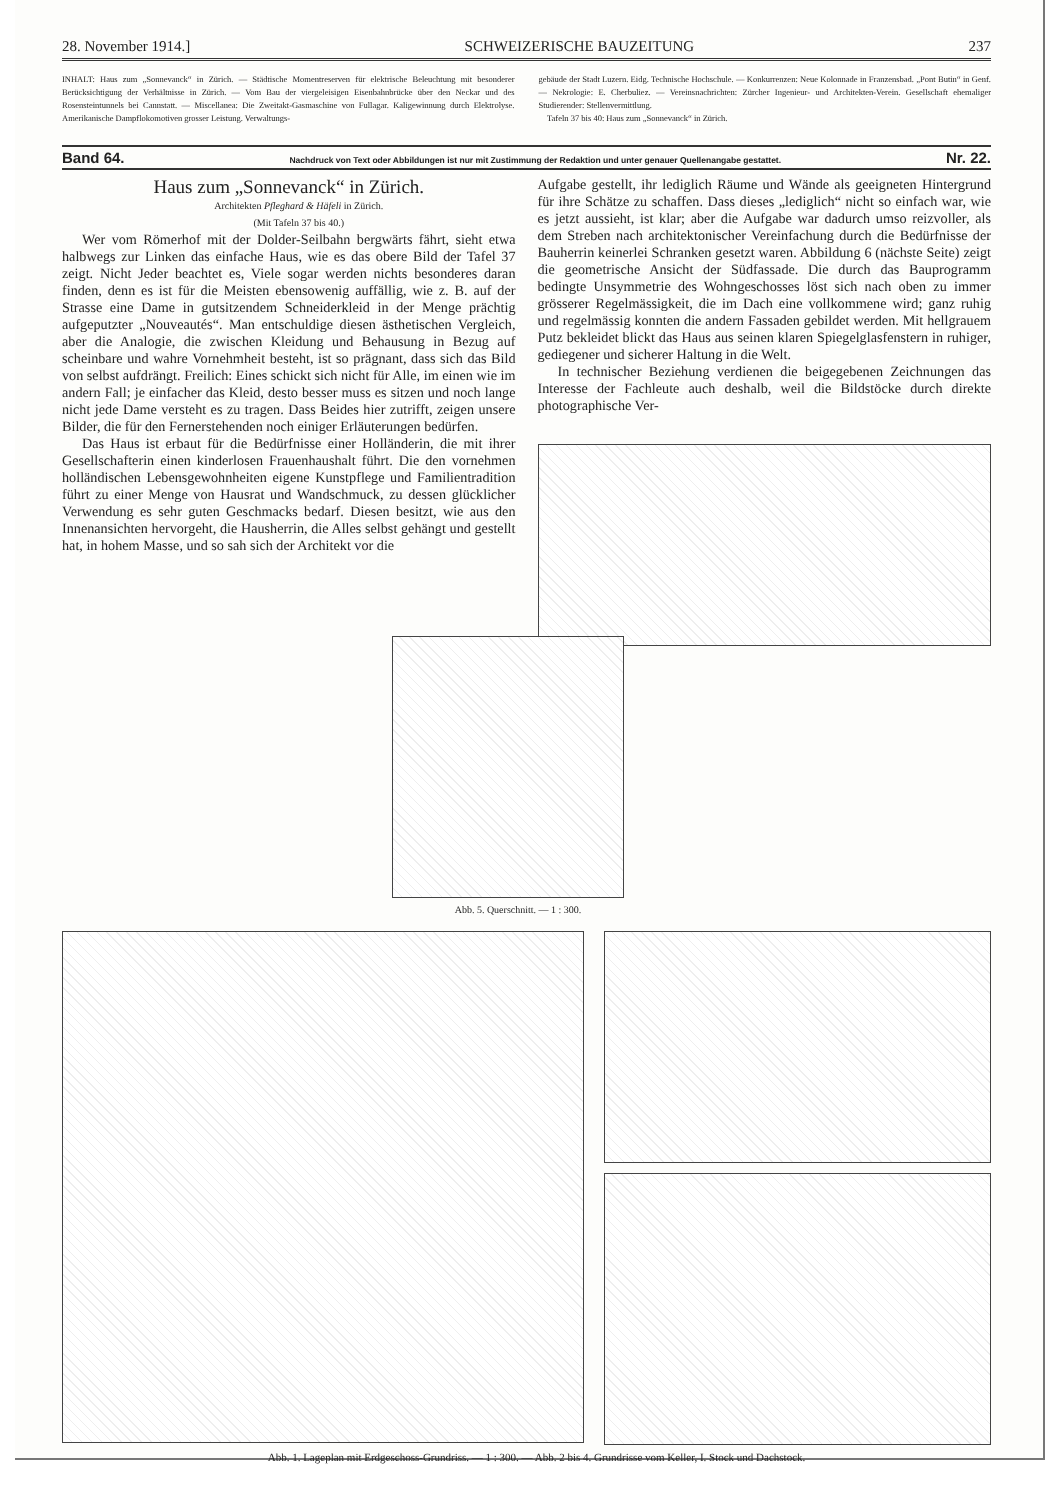28. November 1914.] SCHWEIZERISCHE BAUZEITUNG 237
INHALT: Haus zum „Sonnevanck“ in Zürich. — Städtische Momentreserven für elektrische Beleuchtung mit besonderer Berücksichtigung der Verhältnisse in Zürich. — Vom Bau der viergeleisigen Eisenbahnbrücke über den Neckar und des Rosensteintunnels bei Cannstatt. — Miscellanea: Die Zweitakt-Gasmaschine von Fullagar. Kaligewinnung durch Elektrolyse. Amerikanische Dampflokomotiven grosser Leistung. Verwaltungs-
gebäude der Stadt Luzern. Eidg. Technische Hochschule. — Konkurrenzen: Neue Kolonnade in Franzensbad. „Pont Butin“ in Genf. — Nekrologie: E. Cherbuliez. — Vereinsnachrichten: Zürcher Ingenieur- und Architekten-Verein. Gesellschaft ehemaliger Studierender: Stellenvermittlung.
Tafeln 37 bis 40: Haus zum „Sonnevanck“ in Zürich.
Band 64. Nachdruck von Text oder Abbildungen ist nur mit Zustimmung der Redaktion und unter genauer Quellenangabe gestattet. Nr. 22.
Haus zum „Sonnevanck“ in Zürich.
Architekten Pfleghard & Häfeli in Zürich.
(Mit Tafeln 37 bis 40.)
Wer vom Römerhof mit der Dolder-Seilbahn bergwärts fährt, sieht etwa halbwegs zur Linken das einfache Haus, wie es das obere Bild der Tafel 37 zeigt. Nicht Jeder beachtet es, Viele sogar werden nichts besonderes daran finden, denn es ist für die Meisten ebensowenig auffällig, wie z. B. auf der Strasse eine Dame in gutsitzendem Schneiderkleid in der Menge prächtig aufgeputzter „Nouveautés“. Man entschuldige diesen ästhetischen Vergleich, aber die Analogie, die zwischen Kleidung und Behausung in Bezug auf scheinbare und wahre Vornehmheit besteht, ist so prägnant, dass sich das Bild von selbst aufdrängt. Freilich: Eines schickt sich nicht für Alle, im einen wie im andern Fall; je einfacher das Kleid, desto besser muss es sitzen und noch lange nicht jede Dame versteht es zu tragen. Dass Beides hier zutrifft, zeigen unsere Bilder, die für den Fernerstehenden noch einiger Erläuterungen bedürfen.
Das Haus ist erbaut für die Bedürfnisse einer Holländerin, die mit ihrer Gesellschafterin einen kinderlosen Frauenhaushalt führt. Die den vornehmen holländischen Lebensgewohnheiten eigene Kunstpflege und Familientradition führt zu einer Menge von Hausrat und Wandschmuck, zu dessen glücklicher Verwendung es sehr guten Geschmacks bedarf. Diesen besitzt, wie aus den Innenansichten hervorgeht, die Hausherrin, die Alles selbst gehängt und gestellt hat, in hohem Masse, und so sah sich der Architekt vor die
Aufgabe gestellt, ihr lediglich Räume und Wände als geeigneten Hintergrund für ihre Schätze zu schaffen. Dass dieses „lediglich“ nicht so einfach war, wie es jetzt aussieht, ist klar; aber die Aufgabe war dadurch umso reizvoller, als dem Streben nach architektonischer Vereinfachung durch die Bedürfnisse der Bauherrin keinerlei Schranken gesetzt waren. Abbildung 6 (nächste Seite) zeigt die geometrische Ansicht der Südfassade. Die durch das Bauprogramm bedingte Unsymmetrie des Wohngeschosses löst sich nach oben zu immer grösserer Regelmässigkeit, die im Dach eine vollkommene wird; ganz ruhig und regelmässig konnten die andern Fassaden gebildet werden. Mit hellgrauem Putz bekleidet blickt das Haus aus seinen klaren Spiegelglasfenstern in ruhiger, gediegener und sicherer Haltung in die Welt.
In technischer Beziehung verdienen die beigegebenen Zeichnungen das Interesse der Fachleute auch deshalb, weil die Bildstöcke durch direkte photographische Ver-
Abb. 5. Querschnitt. — 1 : 300.
Abb. 1. Lageplan mit Erdgeschoss-Grundriss. — 1 : 300. — Abb. 2 bis 4. Grundrisse vom Keller, I. Stock und Dachstock.